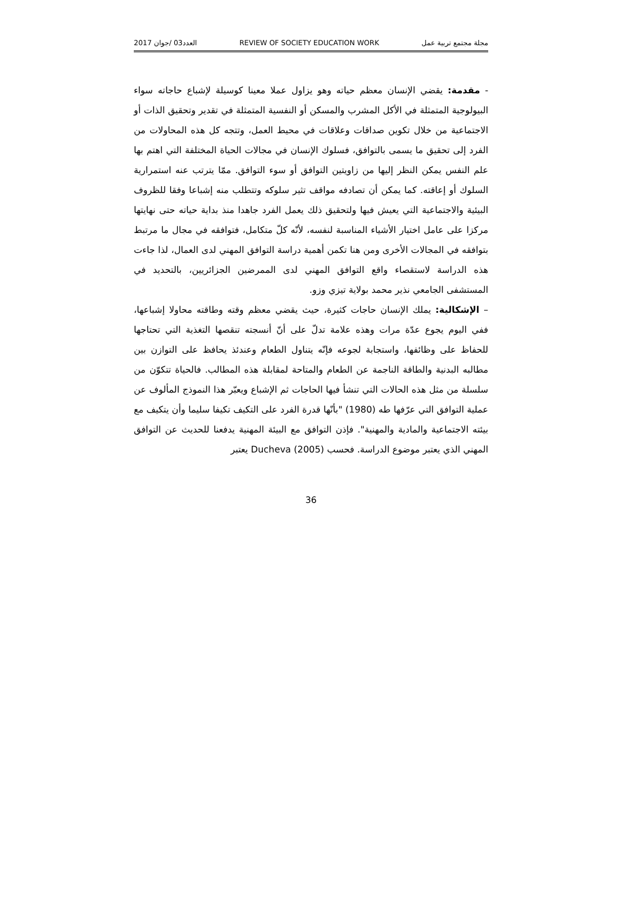العدد03 /جوان 2017 REVIEW OF SOCIETY EDUCATION WORK مجلة مجتمع تربية عمل
- مقدمة: يقضي الإنسان معظم حياته وهو يزاول عملا معينا كوسيلة لإشباع حاجاته سواء البيولوجية المتمثلة في الأكل المشرب والمسكن أو النفسية المتمثلة في تقدير وتحقيق الذات أو الاجتماعية من خلال تكوين صداقات وعلاقات في محيط العمل، وتتجه كل هذه المحاولات من الفرد إلى تحقيق ما يسمى بالتوافق، فسلوك الإنسان في مجالات الحياة المختلفة التي اهتم بها علم النفس يمكن النظر إليها من زاويتين التوافق أو سوء التوافق. ممّا يترتب عنه استمرارية السلوك أو إعاقته. كما يمكن أن تصادفه مواقف تثير سلوكه وتتطلب منه إشباعا وفقا للظروف البيئية والاجتماعية التي يعيش فيها ولتحقيق ذلك يعمل الفرد جاهدا منذ بداية حياته حتى نهايتها مركزا على عامل اختيار الأشياء المناسبة لنفسه، لأنّه كلّ متكامل، فتوافقه في مجال ما مرتبط بتوافقه في المجالات الأخرى ومن هنا تكمن أهمية دراسة التوافق المهني لدى العمال، لذا جاءت هذه الدراسة لاستقصاء واقع التوافق المهني لدى الممرضين الجزائريين، بالتحديد في المستشفى الجامعي نذير محمد بولاية تيزي وزو.
– الإشكالية: يملك الإنسان حاجات كثيرة، حيث يقضي معظم وقته وطاقته محاولا إشباعها، ففي اليوم يجوع عدّة مرات وهذه علامة تدلّ على أنّ أنسجته تنقصها التغذية التي تحتاجها للحفاظ على وظائفها، واستجابة لجوعه فإنّه يتناول الطعام وعندئذ يحافظ على التوازن بين مطالبه البدنية والطاقة الناجمة عن الطعام والمتاحة لمقابلة هذه المطالب. فالحياة تتكوّن من سلسلة من مثل هذه الحالات التي تنشأ فيها الحاجات ثم الإشباع ويعبّر هذا النموذج المألوف عن عملية التوافق التي عرّفها طه (1980) "بأنّها قدرة الفرد على التكيف تكيفا سليما وأن يتكيف مع بيئته الاجتماعية والمادية والمهنية". فإذن التوافق مع البيئة المهنية يدفعنا للحديث عن التوافق المهني الذي يعتبر موضوع الدراسة. فحسب Ducheva (2005) يعتبر
36